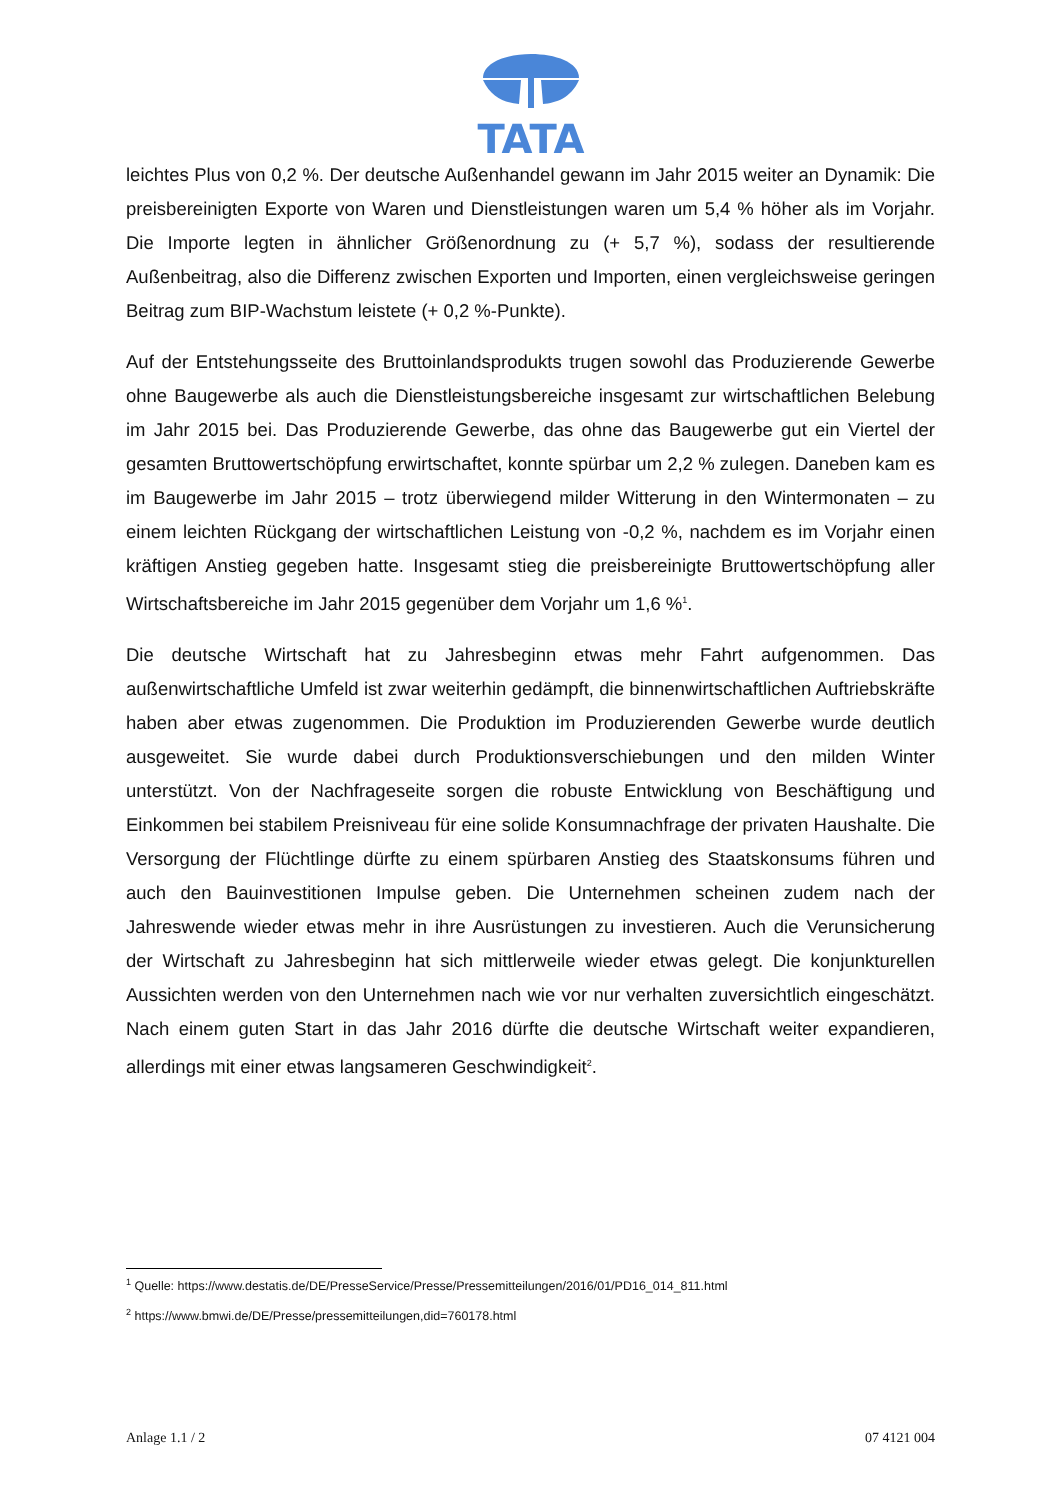TATA
leichtes Plus von 0,2 %. Der deutsche Außenhandel gewann im Jahr 2015 weiter an Dynamik: Die preisbereinigten Exporte von Waren und Dienstleistungen waren um 5,4 % höher als im Vorjahr. Die Importe legten in ähnlicher Größenordnung zu (+ 5,7 %), sodass der resultierende Außenbeitrag, also die Differenz zwischen Exporten und Importen, einen vergleichsweise geringen Beitrag zum BIP-Wachstum leistete (+ 0,2 %-Punkte).
Auf der Entstehungsseite des Bruttoinlandsprodukts trugen sowohl das Produzierende Gewerbe ohne Baugewerbe als auch die Dienstleistungsbereiche insgesamt zur wirtschaftlichen Belebung im Jahr 2015 bei. Das Produzierende Gewerbe, das ohne das Baugewerbe gut ein Viertel der gesamten Bruttowertschöpfung erwirtschaftet, konnte spürbar um 2,2 % zulegen. Daneben kam es im Baugewerbe im Jahr 2015 – trotz überwiegend milder Witterung in den Wintermonaten – zu einem leichten Rückgang der wirtschaftlichen Leistung von -0,2 %, nachdem es im Vorjahr einen kräftigen Anstieg gegeben hatte. Insgesamt stieg die preisbereinigte Bruttowertschöpfung aller Wirtschaftsbereiche im Jahr 2015 gegenüber dem Vorjahr um 1,6 %<sup>1</sup>.
Die deutsche Wirtschaft hat zu Jahresbeginn etwas mehr Fahrt aufgenommen. Das außenwirtschaftliche Umfeld ist zwar weiterhin gedämpft, die binnenwirtschaftlichen Auftriebskräfte haben aber etwas zugenommen. Die Produktion im Produzierenden Gewerbe wurde deutlich ausgeweitet. Sie wurde dabei durch Produktionsverschiebungen und den milden Winter unterstützt. Von der Nachfrageseite sorgen die robuste Entwicklung von Beschäftigung und Einkommen bei stabilem Preisniveau für eine solide Konsumnachfrage der privaten Haushalte. Die Versorgung der Flüchtlinge dürfte zu einem spürbaren Anstieg des Staatskonsums führen und auch den Bauinvestitionen Impulse geben. Die Unternehmen scheinen zudem nach der Jahreswende wieder etwas mehr in ihre Ausrüstungen zu investieren. Auch die Verunsicherung der Wirtschaft zu Jahresbeginn hat sich mittlerweile wieder etwas gelegt. Die konjunkturellen Aussichten werden von den Unternehmen nach wie vor nur verhalten zuversichtlich eingeschätzt. Nach einem guten Start in das Jahr 2016 dürfte die deutsche Wirtschaft weiter expandieren, allerdings mit einer etwas langsameren Geschwindigkeit<sup>2</sup>.
<sup>1</sup> Quelle: https://www.destatis.de/DE/PresseService/Presse/Pressemitteilungen/2016/01/PD16_014_811.html
<sup>2</sup> https://www.bmwi.de/DE/Presse/pressemitteilungen,did=760178.html
Anlage 1.1 / 2 07 4121 004